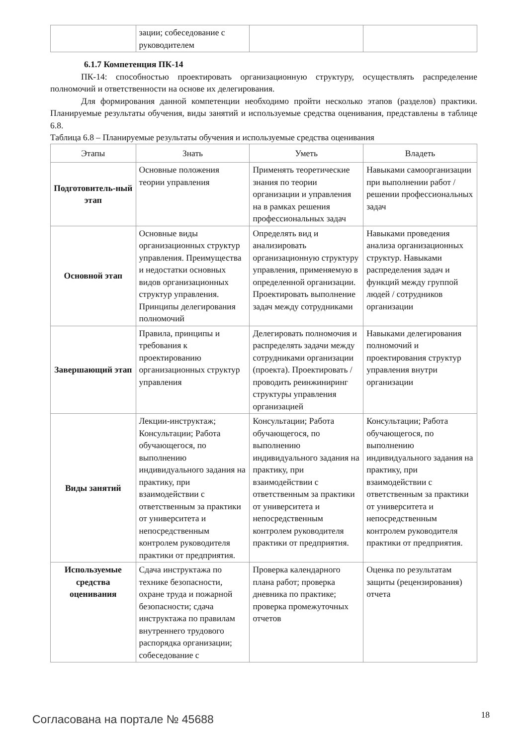| | зации; собеседование с руководителем | | |
6.1.7 Компетенция ПК-14
ПК-14: способностью проектировать организационную структуру, осуществлять распределение полномочий и ответственности на основе их делегирования.
Для формирования данной компетенции необходимо пройти несколько этапов (разделов) практики. Планируемые результаты обучения, виды занятий и используемые средства оценивания, представлены в таблице 6.8.
Таблица 6.8 – Планируемые результаты обучения и используемые средства оценивания
| Этапы | Знать | Уметь | Владеть |
| --- | --- | --- | --- |
| Подготовитель-ный этап | Основные положения теории управления | Применять теоретические знания по теории организации и управления на в рамках решения профессиональных задач | Навыками самоорганизации при выполнении работ / решении профессиональных задач |
| Основной этап | Основные виды организационных структур управления. Преимущества и недостатки основных видов организационных структур управления. Принципы делегирования полномочий | Определять вид и анализировать организационную структуру управления, применяемую в определенной организации. Проектировать выполнение задач между сотрудниками | Навыками проведения анализа организационных структур. Навыками распределения задач и функций между группой людей / сотрудников организации |
| Завершающий этап | Правила, принципы и требования к проектированию организационных структур управления | Делегировать полномочия и распределять задачи между сотрудниками организации (проекта). Проектировать / проводить реинжиниринг структуры управления организацией | Навыками делегирования полномочий и проектирования структур управления внутри организации |
| Виды занятий | Лекции-инструктаж; Консультации; Работа обучающегося, по выполнению индивидуального задания на практику, при взаимодействии с ответственным за практики от университета и непосредственным контролем руководителя практики от предприятия. | Консультации; Работа обучающегося, по выполнению индивидуального задания на практику, при взаимодействии с ответственным за практики от университета и непосредственным контролем руководителя практики от предприятия. | Консультации; Работа обучающегося, по выполнению индивидуального задания на практику, при взаимодействии с ответственным за практики от университета и непосредственным контролем руководителя практики от предприятия. |
| Используемые средства оценивания | Сдача инструктажа по технике безопасности, охране труда и пожарной безопасности; сдача инструктажа по правилам внутреннего трудового распорядка организации; собеседование с | Проверка календарного плана работ; проверка дневника по практике; проверка промежуточных отчетов | Оценка по результатам защиты (рецензирования) отчета |
Согласована на портале № 45688 18